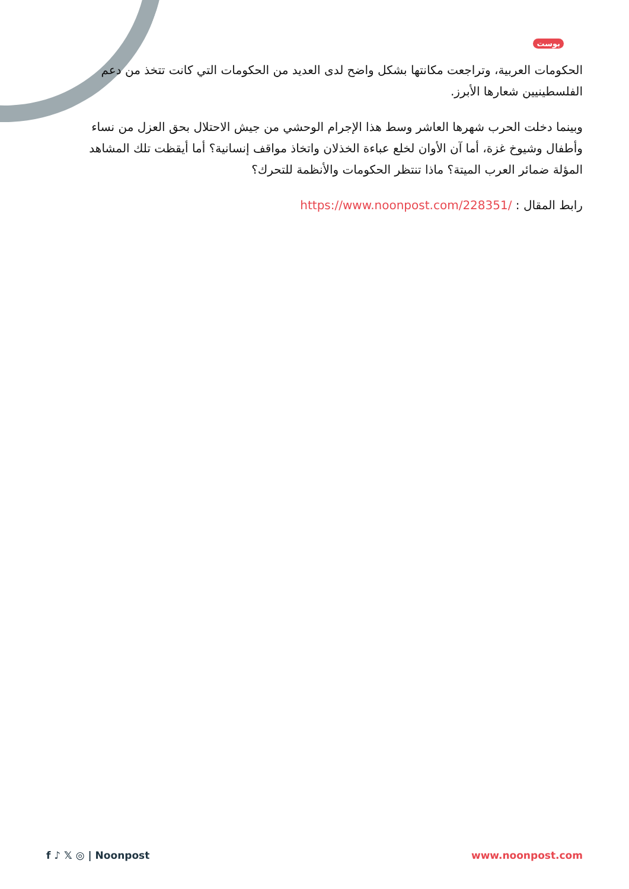بوست
الحكومات العربية، وتراجعت مكانتها بشكل واضح لدى العديد من الحكومات التي كانت تتخذ من دعم الفلسطينيين شعارها الأبرز.
وبينما دخلت الحرب شهرها العاشر وسط هذا الإجرام الوحشي من جيش الاحتلال بحق العزل من نساء وأطفال وشيوخ غزة، أما آن الأوان لخلع عباءة الخذلان واتخاذ مواقف إنسانية؟ أما أيقظت تلك المشاهد المؤلة ضمائر العرب الميتة؟ ماذا تنتظر الحكومات والأنظمة للتحرك؟
رابط المقال : https://www.noonpost.com/228351/
f ♪ 𝕏 ◎ | Noonpost www.noonpost.com